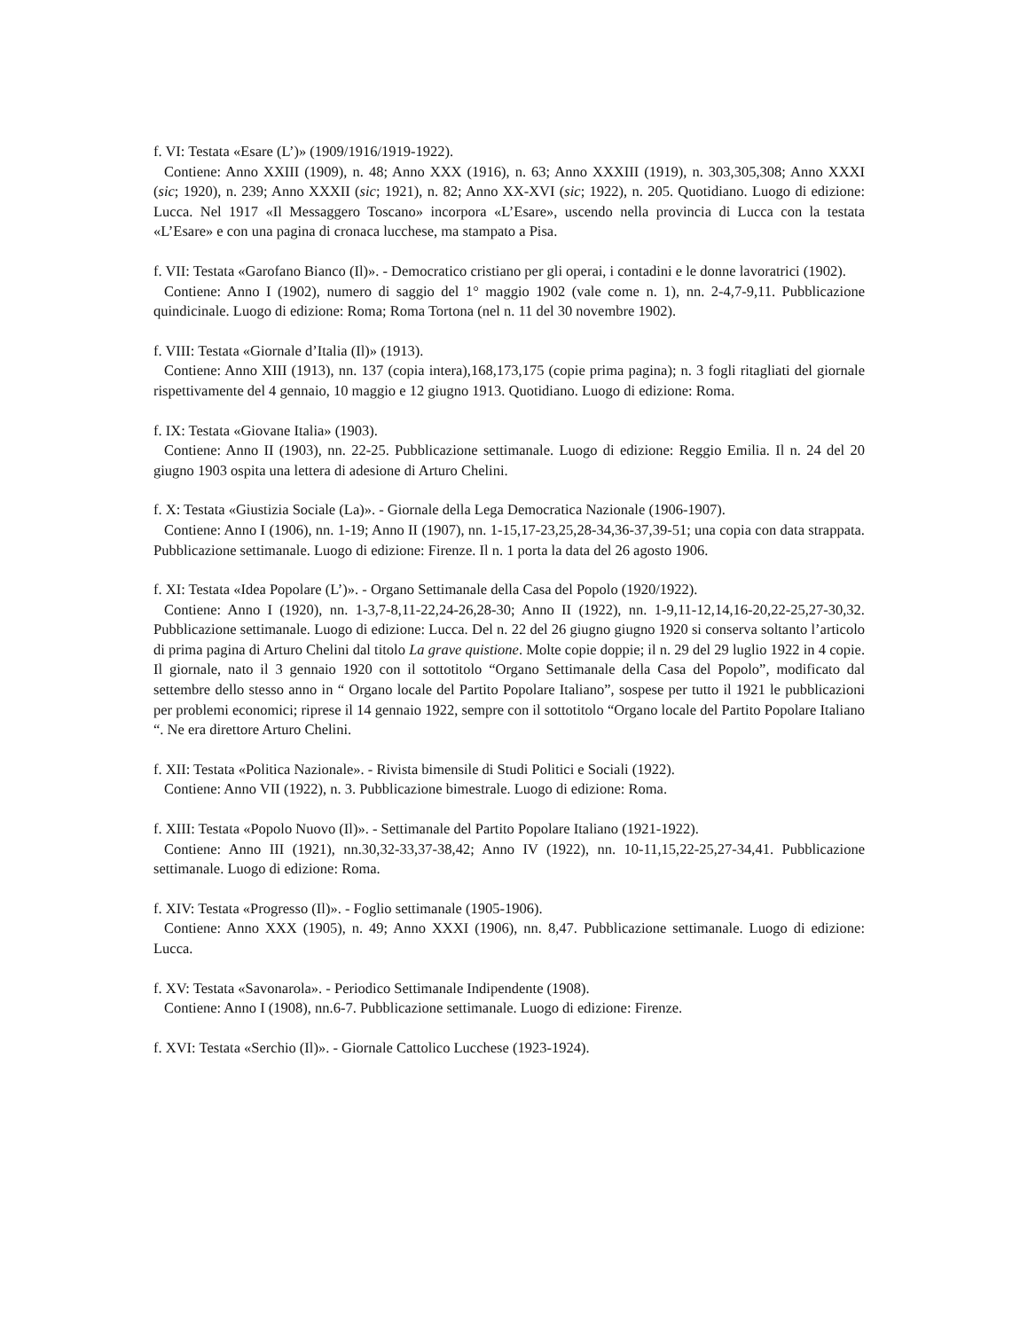f. VI: Testata «Esare (L’)» (1909/1916/1919-1922).
Contiene: Anno XXIII (1909), n. 48; Anno XXX (1916), n. 63; Anno XXXIII (1919), n. 303,305,308; Anno XXXI (sic; 1920), n. 239; Anno XXXII (sic; 1921), n. 82; Anno XX-XVI (sic; 1922), n. 205. Quotidiano. Luogo di edizione: Lucca. Nel 1917 «Il Messaggero Toscano» incorpora «L’Esare», uscendo nella provincia di Lucca con la testata «L’Esare» e con una pagina di cronaca lucchese, ma stampato a Pisa.
f. VII: Testata «Garofano Bianco (Il)». - Democratico cristiano per gli operai, i contadini e le donne lavoratrici (1902).
Contiene: Anno I (1902), numero di saggio del 1° maggio 1902 (vale come n. 1), nn. 2-4,7-9,11. Pubblicazione quindicinale. Luogo di edizione: Roma; Roma Tortona (nel n. 11 del 30 novembre 1902).
f. VIII: Testata «Giornale d’Italia (Il)» (1913).
Contiene: Anno XIII (1913), nn. 137 (copia intera),168,173,175 (copie prima pagina); n. 3 fogli ritagliati del giornale rispettivamente del 4 gennaio, 10 maggio e 12 giugno 1913. Quotidiano. Luogo di edizione: Roma.
f. IX: Testata «Giovane Italia» (1903).
Contiene: Anno II (1903), nn. 22-25. Pubblicazione settimanale. Luogo di edizione: Reggio Emilia. Il n. 24 del 20 giugno 1903 ospita una lettera di adesione di Arturo Chelini.
f. X: Testata «Giustizia Sociale (La)». - Giornale della Lega Democratica Nazionale (1906-1907).
Contiene: Anno I (1906), nn. 1-19; Anno II (1907), nn. 1-15,17-23,25,28-34,36-37,39-51; una copia con data strappata. Pubblicazione settimanale. Luogo di edizione: Firenze. Il n. 1 porta la data del 26 agosto 1906.
f. XI: Testata «Idea Popolare (L’)». - Organo Settimanale della Casa del Popolo (1920/1922).
Contiene: Anno I (1920), nn. 1-3,7-8,11-22,24-26,28-30; Anno II (1922), nn. 1-9,11-12,14,16-20,22-25,27-30,32. Pubblicazione settimanale. Luogo di edizione: Lucca. Del n. 22 del 26 giugno giugno 1920 si conserva soltanto l’articolo di prima pagina di Arturo Chelini dal titolo La grave quistione. Molte copie doppie; il n. 29 del 29 luglio 1922 in 4 copie. Il giornale, nato il 3 gennaio 1920 con il sottotitolo “Organo Settimanale della Casa del Popolo”, modificato dal settembre dello stesso anno in “ Organo locale del Partito Popolare Italiano”, sospese per tutto il 1921 le pubblicazioni per problemi economici; riprese il 14 gennaio 1922, sempre con il sottotitolo “Organo locale del Partito Popolare Italiano “. Ne era direttore Arturo Chelini.
f. XII: Testata «Politica Nazionale». - Rivista bimensile di Studi Politici e Sociali (1922).
Contiene: Anno VII (1922), n. 3. Pubblicazione bimestrale. Luogo di edizione: Roma.
f. XIII: Testata «Popolo Nuovo (Il)». - Settimanale del Partito Popolare Italiano (1921-1922).
Contiene: Anno III (1921), nn.30,32-33,37-38,42; Anno IV (1922), nn. 10-11,15,22-25,27-34,41. Pubblicazione settimanale. Luogo di edizione: Roma.
f. XIV: Testata «Progresso (Il)». - Foglio settimanale (1905-1906).
Contiene: Anno XXX (1905), n. 49; Anno XXXI (1906), nn. 8,47. Pubblicazione settimanale. Luogo di edizione: Lucca.
f. XV: Testata «Savonarola». - Periodico Settimanale Indipendente (1908).
Contiene: Anno I (1908), nn.6-7. Pubblicazione settimanale. Luogo di edizione: Firenze.
f. XVI: Testata «Serchio (Il)». - Giornale Cattolico Lucchese (1923-1924).